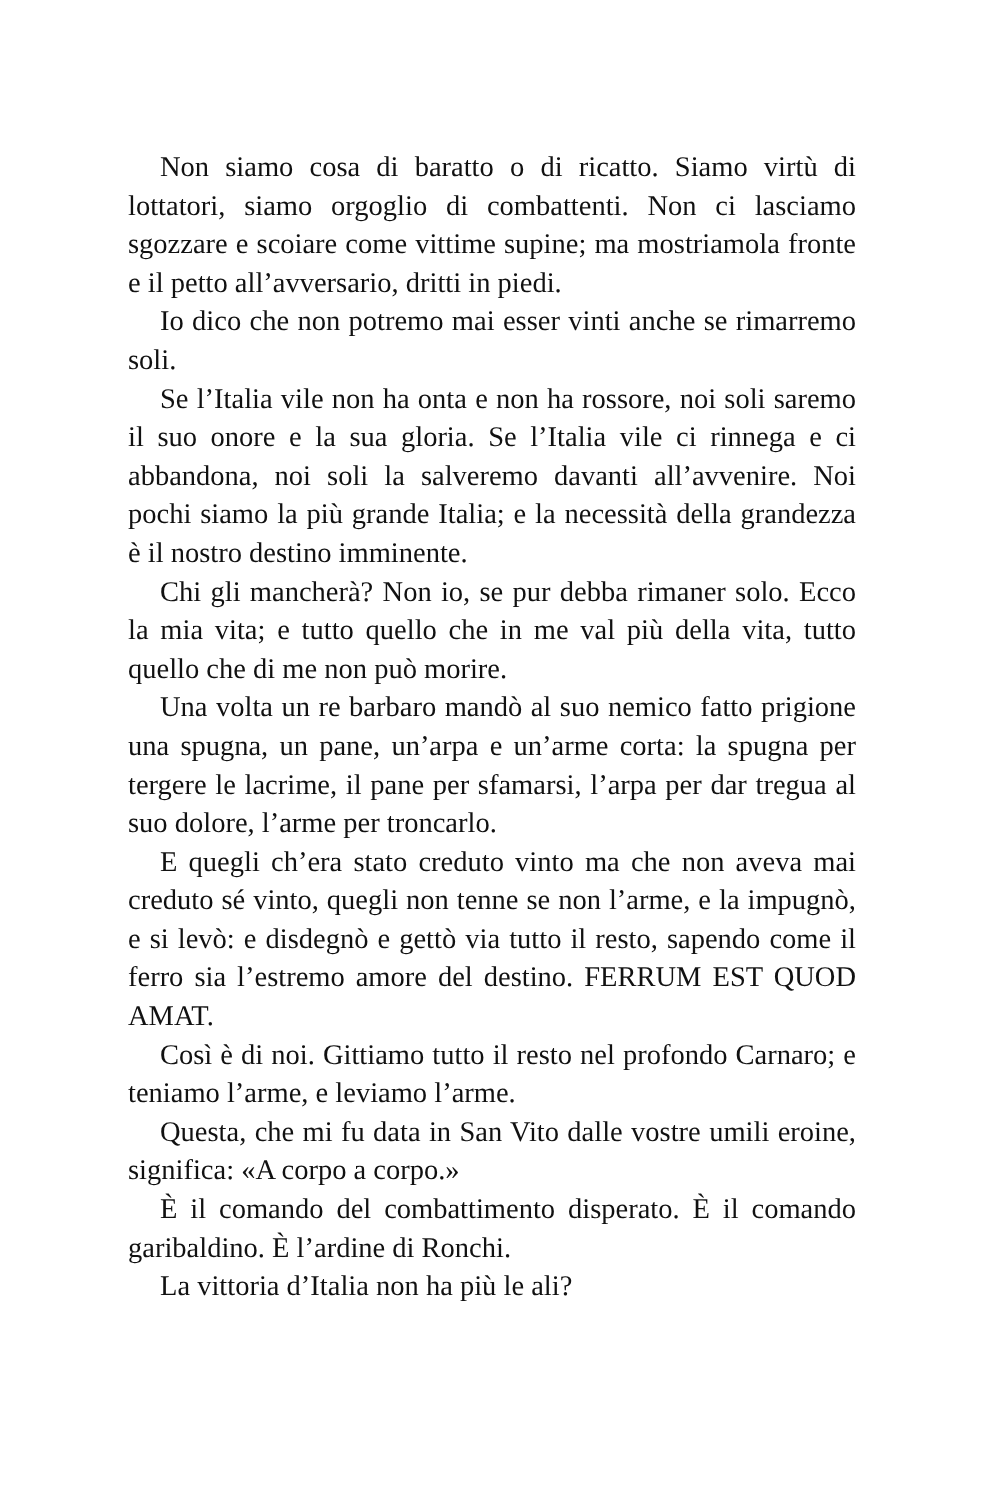Non siamo cosa di baratto o di ricatto. Siamo virtù di lottatori, siamo orgoglio di combattenti. Non ci lasciamo sgozzare e scoiare come vittime supine; ma mostriamola fronte e il petto all’avversario, dritti in piedi.
Io dico che non potremo mai esser vinti anche se rimarremo soli.
Se l’Italia vile non ha onta e non ha rossore, noi soli saremo il suo onore e la sua gloria. Se l’Italia vile ci rinnega e ci abbandona, noi soli la salveremo davanti all’avvenire. Noi pochi siamo la più grande Italia; e la necessità della grandezza è il nostro destino imminente.
Chi gli mancherà? Non io, se pur debba rimaner solo. Ecco la mia vita; e tutto quello che in me val più della vita, tutto quello che di me non può morire.
Una volta un re barbaro mandò al suo nemico fatto prigione una spugna, un pane, un’arpa e un’arme corta: la spugna per tergere le lacrime, il pane per sfamarsi, l’arpa per dar tregua al suo dolore, l’arme per troncarlo.
E quegli ch’era stato creduto vinto ma che non aveva mai creduto sé vinto, quegli non tenne se non l’arme, e la impugnò, e si levò: e disdegnò e gettò via tutto il resto, sapendo come il ferro sia l’estremo amore del destino. FERRUM EST QUOD AMAT.
Così è di noi. Gittiamo tutto il resto nel profondo Carnaro; e teniamo l’arme, e leviamo l’arme.
Questa, che mi fu data in San Vito dalle vostre umili eroine, significa: «A corpo a corpo.»
È il comando del combattimento disperato. È il comando garibaldino. È l’ardine di Ronchi.
La vittoria d’Italia non ha più le ali?